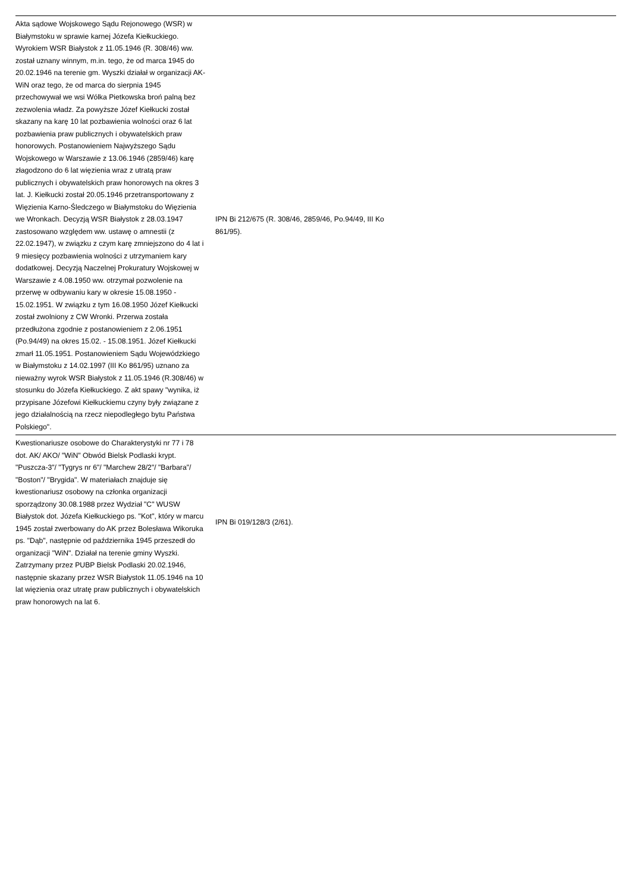| Akta sądowe Wojskowego Sądu Rejonowego (WSR) w Białymstoku w sprawie karnej Józefa Kiełkuckiego. Wyrokiem WSR Białystok z 11.05.1946 (R. 308/46) ww. został uznany winnym, m.in. tego, że od marca 1945 do 20.02.1946 na terenie gm. Wyszki działał w organizacji AK-WiN oraz tego, że od marca do sierpnia 1945 przechowywał we wsi Wólka Pietkowska broń palną bez zezwolenia władz. Za powyższe Józef Kiełkucki został skazany na karę 10 lat pozbawienia wolności oraz 6 lat pozbawienia praw publicznych i obywatelskich praw honorowych. Postanowieniem Najwyższego Sądu Wojskowego w Warszawie z 13.06.1946 (2859/46) karę złagodzono do 6 lat więzienia wraz z utratą praw publicznych i obywatelskich praw honorowych na okres 3 lat. J. Kiełkucki został 20.05.1946 przetransportowany z Więzienia Karno-Śledczego w Białymstoku do Więzienia we Wronkach. Decyzją WSR Białystok z 28.03.1947 zastosowano względem ww. ustawę o amnestii (z 22.02.1947), w związku z czym karę zmniejszono do 4 lat i 9 miesięcy pozbawienia wolności z utrzymaniem kary dodatkowej. Decyzją Naczelnej Prokuratury Wojskowej w Warszawie z 4.08.1950 ww. otrzymał pozwolenie na przerwę w odbywaniu kary w okresie 15.08.1950 - 15.02.1951. W związku z tym 16.08.1950 Józef Kiełkucki został zwolniony z CW Wronki. Przerwa została przedłużona zgodnie z postanowieniem z 2.06.1951 (Po.94/49) na okres 15.02. - 15.08.1951. Józef Kiełkucki zmarł 11.05.1951. Postanowieniem Sądu Wojewódzkiego w Białymstoku z 14.02.1997 (III Ko 861/95) uznano za nieważny wyrok WSR Białystok z 11.05.1946 (R.308/46) w stosunku do Józefa Kiełkuckiego. Z akt spawy "wynika, iż przypisane Józefowi Kiełkuckiemu czyny były związane z jego działalnością na rzecz niepodległego bytu Państwa Polskiego". | IPN Bi 212/675 (R. 308/46, 2859/46, Po.94/49, III Ko 861/95). | |
| Kwestionariusze osobowe do Charakterystyki nr 77 i 78 dot. AK/ AKO/ "WiN" Obwód Bielsk Podlaski krypt. "Puszcza-3"/ "Tygrys nr 6"/ "Marchew 28/2"/ "Barbara"/ "Boston"/ "Brygida". W materiałach znajduje się kwestionariusz osobowy na członka organizacji sporządzony 30.08.1988 przez Wydział "C" WUSW Białystok dot. Józefa Kiełkuckiego ps. "Kot", który w marcu 1945 został zwerbowany do AK przez Bolesława Wikoruka ps. "Dąb", następnie od października 1945 przeszedł do organizacji "WiN". Działał na terenie gminy Wyszki. Zatrzymany przez PUBP Bielsk Podlaski 20.02.1946, następnie skazany przez WSR Białystok 11.05.1946 na 10 lat więzienia oraz utratę praw publicznych i obywatelskich praw honorowych na lat 6. | IPN Bi 019/128/3 (2/61). | |